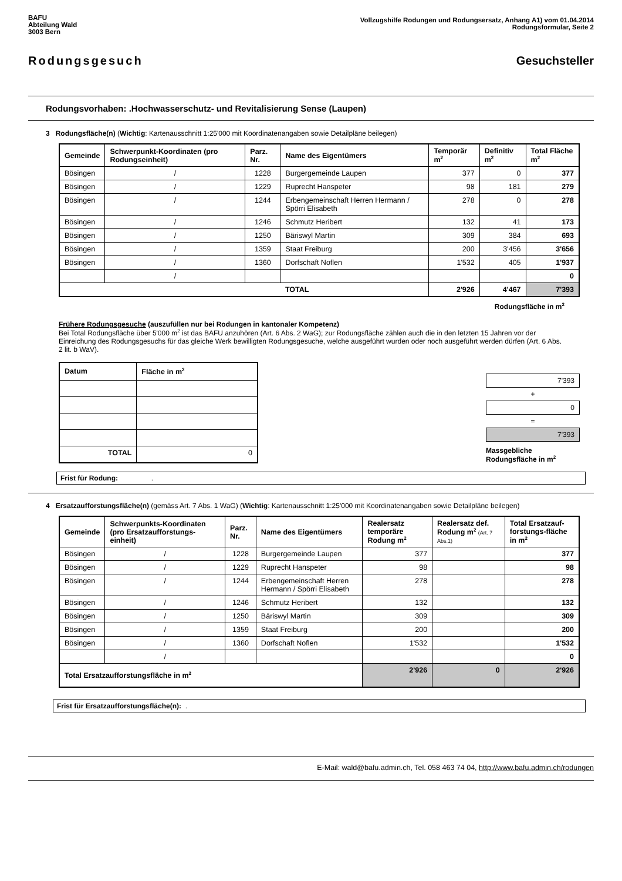BAFU
Abteilung Wald
3003 Bern
Vollzugshilfe Rodungen und Rodungsersatz, Anhang A1) vom 01.04.2014
Rodungsformular, Seite 2
Rodungsgesuch Gesuchsteller
Rodungsvorhaben: .Hochwasserschutz- und Revitalisierung Sense (Laupen)
3 Rodungsfläche(n) (Wichtig: Kartenausschnitt 1:25'000 mit Koordinatenangaben sowie Detailpläne beilegen)
| Gemeinde | Schwerpunkt-Koordinaten (pro Rodungseinheit) | Parz. Nr. | Name des Eigentümers | Temporär m<sup>2</sup> | Definitiv m<sup>2</sup> | Total Fläche m<sup>2</sup> |
| --- | --- | --- | --- | --- | --- | --- |
| Bösingen | / | 1228 | Burgergemeinde Laupen | 377 | 0 | 377 |
| Bösingen | / | 1229 | Ruprecht Hanspeter | 98 | 181 | 279 |
| Bösingen | / | 1244 | Erbengemeinschaft Herren Hermann / Spörri Elisabeth | 278 | 0 | 278 |
| Bösingen | / | 1246 | Schmutz Heribert | 132 | 41 | 173 |
| Bösingen | / | 1250 | Bäriswyl Martin | 309 | 384 | 693 |
| Bösingen | / | 1359 | Staat Freiburg | 200 | 3'456 | 3'656 |
| Bösingen | / | 1360 | Dorfschaft Noflen | 1'532 | 405 | 1'937 |
| | / | | | | | 0 |
| | | | TOTAL | 2'926 | 4'467 | 7'393 |
Rodungsfläche in m<sup>2</sup>
Frühere Rodungsgesuche (auszufüllen nur bei Rodungen in kantonaler Kompetenz)
Bei Total Rodungsfläche über 5'000 m<sup>2</sup> ist das BAFU anzuhören (Art. 6 Abs. 2 WaG); zur Rodungsfläche zählen auch die in den letzten 15 Jahren vor der Einreichung des Rodungsgesuchs für das gleiche Werk bewilligten Rodungsgesuche, welche ausgeführt wurden oder noch ausgeführt werden dürfen (Art. 6 Abs. 2 lit. b WaV).
| Datum | Fläche in m<sup>2</sup> |
| --- | --- |
| TOTAL | 0 |
7'393
+
0
=
7'393
Massgebliche Rodungsfläche in m<sup>2</sup>
Frist für Rodung: .
4 Ersatzaufforstungsfläche(n) (gemäss Art. 7 Abs. 1 WaG) (Wichtig: Kartenausschnitt 1:25'000 mit Koordinatenangaben sowie Detailpläne beilegen)
| Gemeinde | Schwerpunkts-Koordinaten (pro Ersatzaufforstungs-einheit) | Parz. Nr. | Name des Eigentümers | Realersatz temporäre Rodung m<sup>2</sup> | Realersatz def. Rodung m<sup>2</sup> (Art. 7 Abs.1) | Total Ersatzauf-forstungs-fläche in m<sup>2</sup> |
| --- | --- | --- | --- | --- | --- | --- |
| Bösingen | / | 1228 | Burgergemeinde Laupen | 377 | | 377 |
| Bösingen | / | 1229 | Ruprecht Hanspeter | 98 | | 98 |
| Bösingen | / | 1244 | Erbengemeinschaft Herren Hermann / Spörri Elisabeth | 278 | | 278 |
| Bösingen | / | 1246 | Schmutz Heribert | 132 | | 132 |
| Bösingen | / | 1250 | Bäriswyl Martin | 309 | | 309 |
| Bösingen | / | 1359 | Staat Freiburg | 200 | | 200 |
| Bösingen | / | 1360 | Dorfschaft Noflen | 1'532 | | 1'532 |
| | / | | | | | 0 |
| Total Ersatzaufforstungsfläche in m<sup>2</sup> | | | | 2'926 | 0 | 2'926 |
Frist für Ersatzaufforstungsfläche(n): .
E-Mail: wald@bafu.admin.ch, Tel. 058 463 74 04, http://www.bafu.admin.ch/rodungen